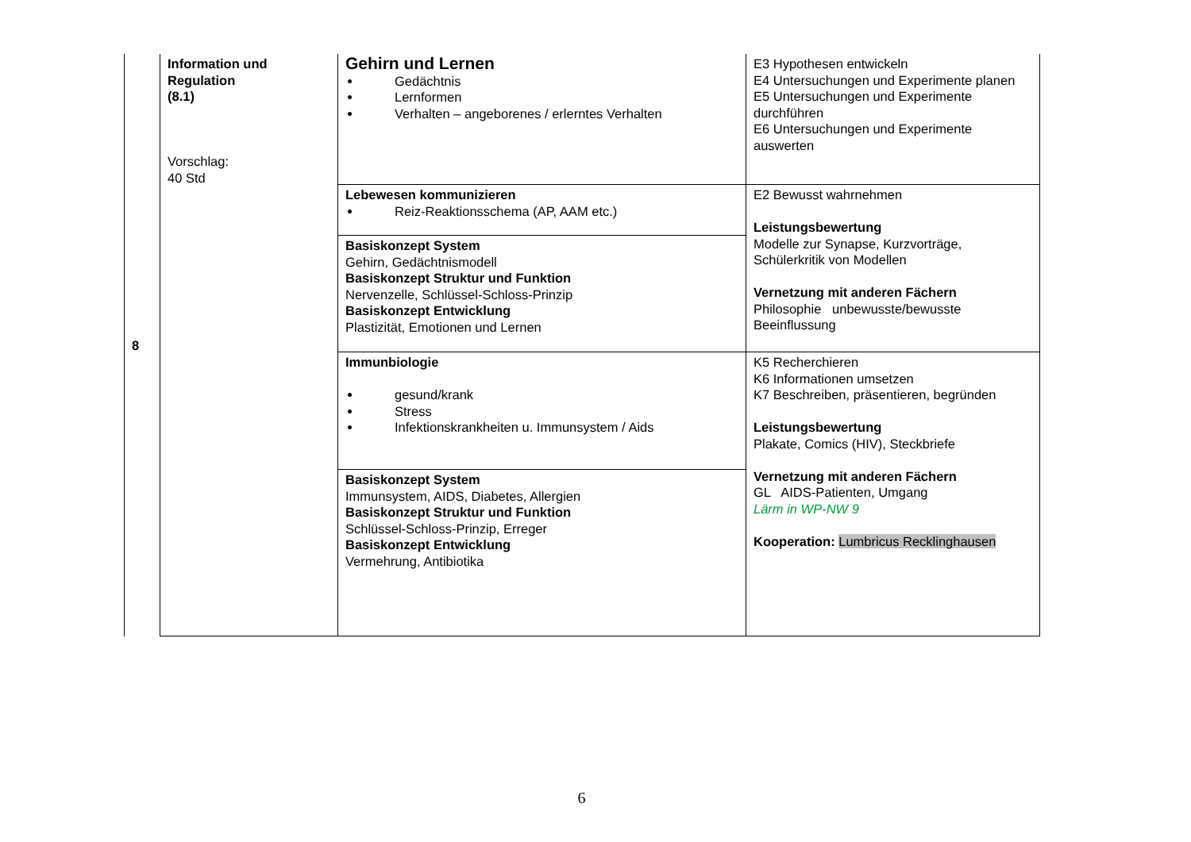| 8 | Information und Regulation (8.1) Vorschlag: 40 Std | Gehirn und Lernen Gedächtnis Lernformen Verhalten – angeborenes / erlerntes Verhalten | E3 Hypothesen entwickeln E4 Untersuchungen und Experimente planen E5 Untersuchungen und Experimente durchführen E6 Untersuchungen und Experimente auswerten |
| | | Lebewesen kommunizieren Reiz-Reaktionsschema (AP, AAM etc.) | E2 Bewusst wahrnehmen Leistungsbewertung Modelle zur Synapse, Kurzvorträge, Schülerkritik von Modellen Vernetzung mit anderen Fächern Philosophie unbewusste/bewusste Beeinflussung |
| | | Basiskonzept System Gehirn, Gedächtnismodell Basiskonzept Struktur und Funktion Nervenzelle, Schlüssel-Schloss-Prinzip Basiskonzept Entwicklung Plastizität, Emotionen und Lernen | |
| | | Immunbiologie gesund/krank Stress Infektionskrankheiten u. Immunsystem / Aids | K5 Recherchieren K6 Informationen umsetzen K7 Beschreiben, präsentieren, begründen Leistungsbewertung Plakate, Comics (HIV), Steckbriefe Vernetzung mit anderen Fächern GL AIDS-Patienten, Umgang Lärm in WP-NW 9 Kooperation: Lumbricus Recklinghausen |
| | | Basiskonzept System Immunsystem, AIDS, Diabetes, Allergien Basiskonzept Struktur und Funktion Schlüssel-Schloss-Prinzip, Erreger Basiskonzept Entwicklung Vermehrung, Antibiotika | |
6